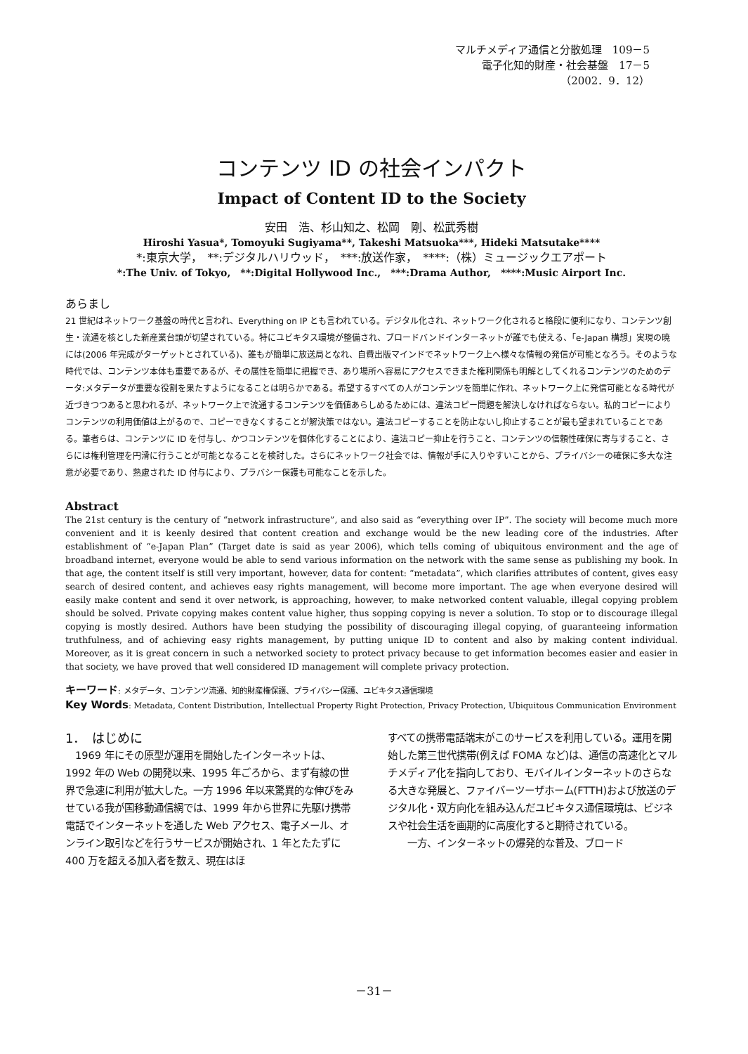マルチメディア通信と分散処理　109－5
電子化知的財産・社会基盤　17－5
（2002．9．12）
コンテンツ ID の社会インパクト
Impact of Content ID to the Society
安田　浩、杉山知之、松岡　剛、松武秀樹
Hiroshi Yasua*, Tomoyuki Sugiyama**, Takeshi Matsuoka***, Hideki Matsutake****
*:東京大学，　**:デジタルハリウッド，　***:放送作家，　****:（株）ミュージックエアポート
*:The Univ. of Tokyo,　**:Digital Hollywood Inc.,　***:Drama Author,　****:Music Airport Inc.
あらまし
21 世紀はネットワーク基盤の時代と言われ、Everything on IP とも言われている。デジタル化され、ネットワーク化されると格段に便利になり、コンテンツ創生・流通を核とした新産業台頭が切望されている。特にユビキタス環境が整備され、ブロードバンドインターネットが誰でも使える、「e-Japan 構想」実現の暁には(2006 年完成がターゲットとされている)、誰もが簡単に放送局となれ、自費出版マインドでネットワーク上へ様々な情報の発信が可能となろう。そのような時代では、コンテンツ本体も重要であるが、その属性を簡単に把握でき、あり場所へ容易にアクセスできまた権利関係も明解としてくれるコンテンツのためのデータ:メタデータが重要な役割を果たすようになることは明らかである。希望するすべての人がコンテンツを簡単に作れ、ネットワーク上に発信可能となる時代が近づきつつあると思われるが、ネットワーク上で流通するコンテンツを価値あらしめるためには、違法コピー問題を解決しなければならない。私的コピーによりコンテンツの利用価値は上がるので、コピーできなくすることが解決策ではない。違法コピーすることを防止ないし抑止することが最も望まれていることである。筆者らは、コンテンツに ID を付与し、かつコンテンツを個体化することにより、違法コピー抑止を行うこと、コンテンツの信頼性確保に寄与すること、さらには権利管理を円滑に行うことが可能となることを検討した。さらにネットワーク社会では、情報が手に入りやすいことから、プライバシーの確保に多大な注意が必要であり、熟慮された ID 付与により、プラバシー保護も可能なことを示した。
Abstract
The 21st century is the century of “network infrastructure”, and also said as “everything over IP”. The society will become much more convenient and it is keenly desired that content creation and exchange would be the new leading core of the industries. After establishment of “e-Japan Plan” (Target date is said as year 2006), which tells coming of ubiquitous environment and the age of broadband internet, everyone would be able to send various information on the network with the same sense as publishing my book. In that age, the content itself is still very important, however, data for content: “metadata”, which clarifies attributes of content, gives easy search of desired content, and achieves easy rights management, will become more important. The age when everyone desired will easily make content and send it over network, is approaching, however, to make networked content valuable, illegal copying problem should be solved. Private copying makes content value higher, thus sopping copying is never a solution. To stop or to discourage illegal copying is mostly desired. Authors have been studying the possibility of discouraging illegal copying, of guaranteeing information truthfulness, and of achieving easy rights management, by putting unique ID to content and also by making content individual. Moreover, as it is great concern in such a networked society to protect privacy because to get information becomes easier and easier in that society, we have proved that well considered ID management will complete privacy protection.
キーワード: メタデータ、コンテンツ流通、知的財産権保護、プライバシー保護、ユビキタス通信環境
Key Words: Metadata, Content Distribution, Intellectual Property Right Protection, Privacy Protection, Ubiquitous Communication Environment
1．　はじめに
　1969 年にその原型が運用を開始したインターネットは、1992 年の Web の開発以来、1995 年ごろから、まず有線の世界で急速に利用が拡大した。一方 1996 年以来驚異的な伸びをみせている我が国移動通信網では、1999 年から世界に先駆け携帯電話でインターネットを通した Web アクセス、電子メール、オンライン取引などを行うサービスが開始され、1 年とたたずに 400 万を超える加入者を数え、現在はほ
すべての携帯電話端末がこのサービスを利用している。運用を開始した第三世代携帯(例えば FOMA など)は、通信の高速化とマルチメディア化を指向しており、モバイルインターネットのさらなる大きな発展と、ファイバーツーザホーム(FTTH)および放送のデジタル化・双方向化を組み込んだユビキタス通信環境は、ビジネスや社会生活を画期的に高度化すると期待されている。
　　一方、インターネットの爆発的な普及、ブロード
－31－